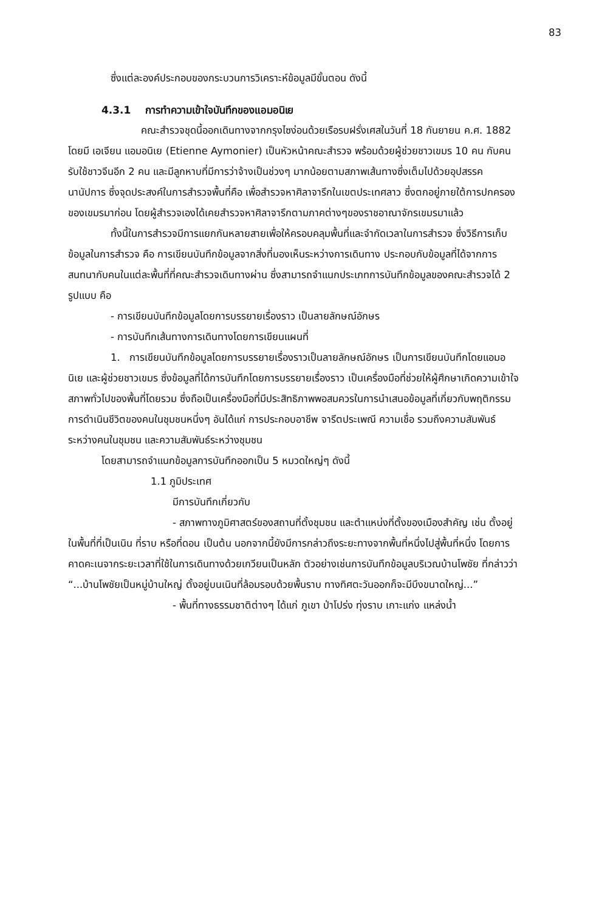83
ซึ่งแต่ละองค์ประกอบของกระบวนการวิเคราะห์ข้อมูลมีขั้นตอน ดังนี้
4.3.1 การทำความเข้าใจบันทึกของแอมอนิเย
คณะสำรวจชุดนี้ออกเดินทางจากกรุงไซง่อนด้วยเรือรบฝรั่งเศสในวันที่ 18 กันยายน ค.ศ. 1882 โดยมี เอเจียน แอมอนิเย (Etienne Aymonier) เป็นหัวหน้าคณะสำรวจ พร้อมด้วยผู้ช่วยชาวเขมร 10 คน กับคนรับใช้ชาวจีนอีก 2 คน และมีลูกหาบที่มีการว่าจ้างเป็นช่วงๆ มากน้อยตามสภาพเส้นทางซึ่งเต็มไปด้วยอุปสรรคนานัปการ ซึ่งจุดประสงค์ในการสำรวจพื้นที่คือ เพื่อสำรวจหาศิลาจารึกในเขตประเทศลาว ซึ่งตกอยู่ภายใต้การปกครองของเขมรมาก่อน โดยผู้สำรวจเองได้เคยสำรวจหาศิลาจารึกตามภาคต่างๆของราชอาณาจักรเขมรมาแล้ว
ทั้งนี้ในการสำรวจมีการแยกกันหลายสายเพื่อให้ครอบคลุมพื้นที่และจำกัดเวลาในการสำรวจ ซึ่งวิธีการเก็บข้อมูลในการสำรวจ คือ การเขียนบันทึกข้อมูลจากสิ่งที่มองเห็นระหว่างการเดินทาง ประกอบกับข้อมูลที่ได้จากการสนทนากับคนในแต่ละพื้นที่ที่คณะสำรวจเดินทางผ่าน ซึ่งสามารถจำแนกประเภทการบันทึกข้อมูลของคณะสำรวจได้ 2 รูปแบบ คือ
- การเขียนบันทึกข้อมูลโดยการบรรยายเรื่องราว เป็นลายลักษณ์อักษร
- การบันทึกเส้นทางการเดินทางโดยการเขียนแผนที่
1. การเขียนบันทึกข้อมูลโดยการบรรยายเรื่องราวเป็นลายลักษณ์อักษร เป็นการเขียนบันทึกโดยแอมอนิเย และผู้ช่วยชาวเขมร ซึ่งข้อมูลที่ได้การบันทึกโดยการบรรยายเรื่องราว เป็นเครื่องมือที่ช่วยให้ผู้ศึกษาเกิดความเข้าใจสภาพทั่วไปของพื้นที่โดยรวม ซึ่งถือเป็นเครื่องมือที่มีประสิทธิภาพพอสมควรในการนำเสนอข้อมูลที่เกี่ยวกับพฤติกรรมการดำเนินชีวิตของคนในชุมชนหนึ่งๆ อันได้แก่ การประกอบอาชีพ จารีตประเพณี ความเชื่อ รวมถึงความสัมพันธ์ระหว่างคนในชุมชน และความสัมพันธ์ระหว่างชุมชน
โดยสามารถจำแนกข้อมูลการบันทึกออกเป็น 5 หมวดใหญ่ๆ ดังนี้
1.1 ภูมิประเทศ
มีการบันทึกเกี่ยวกับ
- สภาพทางภูมิศาสตร์ของสถานที่ตั้งชุมชน และตำแหน่งที่ตั้งของเมืองสำคัญ เช่น ตั้งอยู่ในพื้นที่ที่เป็นเนิน ที่ราบ หรือที่ดอน เป็นต้น นอกจากนี้ยังมีการกล่าวถึงระยะทางจากพื้นที่หนึ่งไปสู่พื้นที่หนึ่ง โดยการคาดคะเนจากระยะเวลาที่ใช้ในการเดินทางด้วยเกวียนเป็นหลัก ตัวอย่างเช่นการบันทึกข้อมูลบริเวณบ้านโพชัย ที่กล่าวว่า “...บ้านโพชัยเป็นหมู่บ้านใหญ่ ตั้งอยู่บนเนินที่ล้อมรอบด้วยพื้นราบ ทางทิศตะวันออกก็จะมีบึงขนาดใหญ่...”
- พื้นที่ทางธรรมชาติต่างๆ ได้แก่ ภูเขา ป่าโปร่ง ทุ่งราบ เกาะแก่ง แหล่งน้ำ